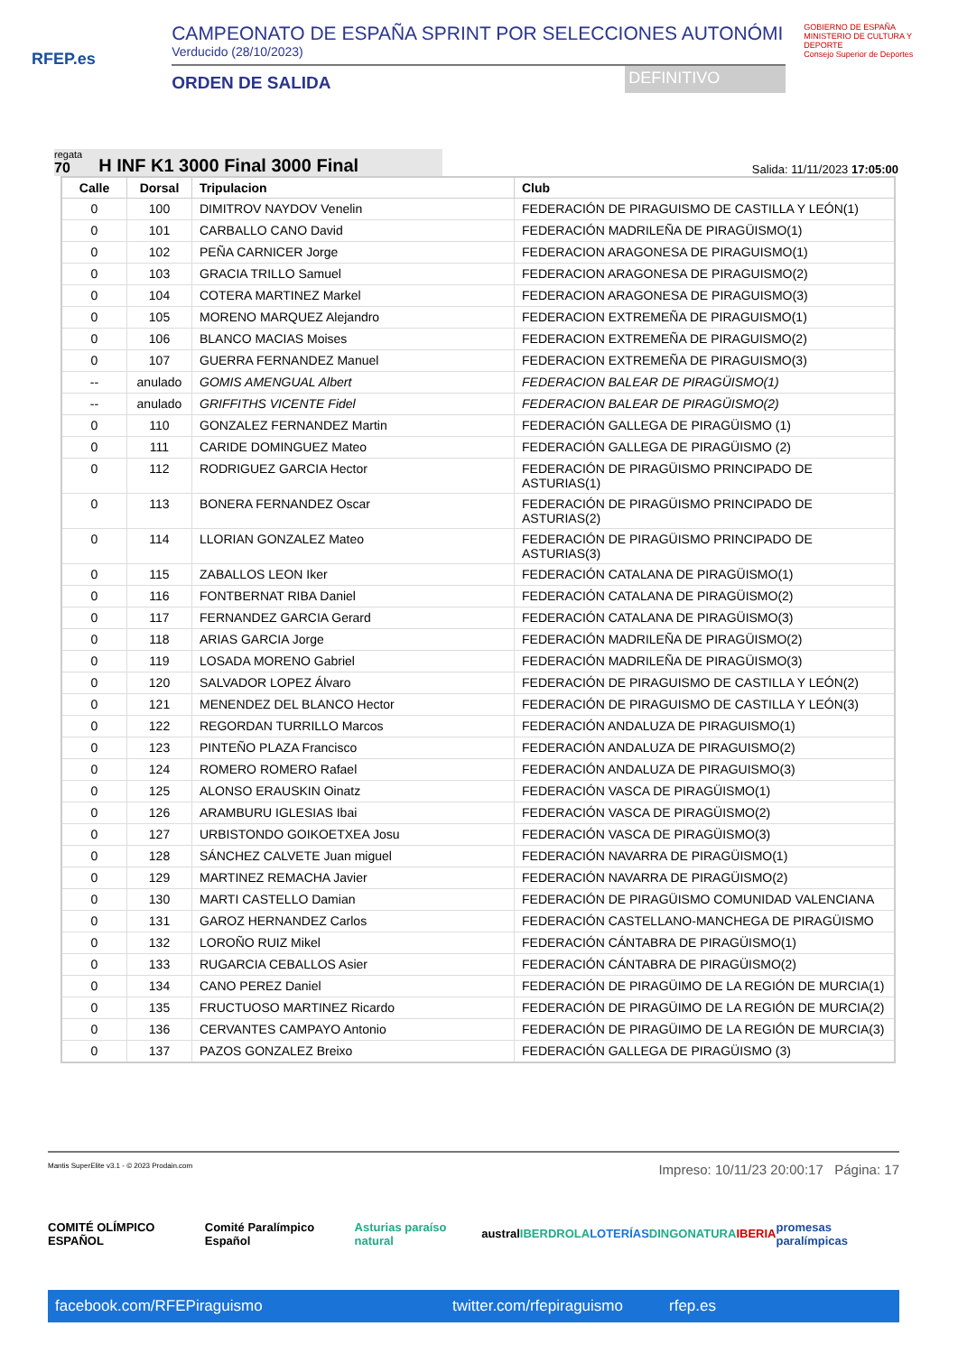RFEP.es
CAMPEONATO DE ESPAÑA SPRINT POR SELECCIONES AUTONÓMI
Verducido (28/10/2023)
ORDEN DE SALIDA DEFINITIVO
GOBIERNO DE ESPAÑA MINISTERIO DE CULTURA Y DEPORTE
Consejo Superior de Deportes
regata
70
H INF K1 3000 Final 3000 Final
Salida: 11/11/2023 17:05:00
| Calle | Dorsal | Tripulacion | Club |
| --- | --- | --- | --- |
| 0 | 100 | DIMITROV NAYDOV Venelin | FEDERACIÓN DE PIRAGUISMO DE CASTILLA Y LEÓN(1) |
| 0 | 101 | CARBALLO CANO David | FEDERACIÓN MADRILEÑA DE PIRAGÜISMO(1) |
| 0 | 102 | PEÑA CARNICER Jorge | FEDERACION ARAGONESA DE PIRAGUISMO(1) |
| 0 | 103 | GRACIA TRILLO Samuel | FEDERACION ARAGONESA DE PIRAGUISMO(2) |
| 0 | 104 | COTERA MARTINEZ Markel | FEDERACION ARAGONESA DE PIRAGUISMO(3) |
| 0 | 105 | MORENO MARQUEZ Alejandro | FEDERACION EXTREMEÑA DE PIRAGUISMO(1) |
| 0 | 106 | BLANCO MACIAS Moises | FEDERACION EXTREMEÑA DE PIRAGUISMO(2) |
| 0 | 107 | GUERRA FERNANDEZ Manuel | FEDERACION EXTREMEÑA DE PIRAGUISMO(3) |
| -- | anulado | GOMIS AMENGUAL Albert | FEDERACION BALEAR DE PIRAGÜISMO(1) |
| -- | anulado | GRIFFITHS VICENTE Fidel | FEDERACION BALEAR DE PIRAGÜISMO(2) |
| 0 | 110 | GONZALEZ FERNANDEZ Martin | FEDERACIÓN GALLEGA DE PIRAGÜISMO (1) |
| 0 | 111 | CARIDE DOMINGUEZ Mateo | FEDERACIÓN GALLEGA DE PIRAGÜISMO (2) |
| 0 | 112 | RODRIGUEZ GARCIA Hector | FEDERACIÓN DE PIRAGÜISMO PRINCIPADO DE ASTURIAS(1) |
| 0 | 113 | BONERA FERNANDEZ Oscar | FEDERACIÓN DE PIRAGÜISMO PRINCIPADO DE ASTURIAS(2) |
| 0 | 114 | LLORIAN GONZALEZ Mateo | FEDERACIÓN DE PIRAGÜISMO PRINCIPADO DE ASTURIAS(3) |
| 0 | 115 | ZABALLOS LEON Iker | FEDERACIÓN CATALANA DE PIRAGÜISMO(1) |
| 0 | 116 | FONTBERNAT RIBA Daniel | FEDERACIÓN CATALANA DE PIRAGÜISMO(2) |
| 0 | 117 | FERNANDEZ GARCIA Gerard | FEDERACIÓN CATALANA DE PIRAGÜISMO(3) |
| 0 | 118 | ARIAS GARCIA Jorge | FEDERACIÓN MADRILEÑA DE PIRAGÜISMO(2) |
| 0 | 119 | LOSADA MORENO Gabriel | FEDERACIÓN MADRILEÑA DE PIRAGÜISMO(3) |
| 0 | 120 | SALVADOR LOPEZ Álvaro | FEDERACIÓN DE PIRAGUISMO DE CASTILLA Y LEÓN(2) |
| 0 | 121 | MENENDEZ DEL BLANCO Hector | FEDERACIÓN DE PIRAGUISMO DE CASTILLA Y LEÓN(3) |
| 0 | 122 | REGORDAN TURRILLO Marcos | FEDERACIÓN ANDALUZA DE PIRAGUISMO(1) |
| 0 | 123 | PINTEÑO PLAZA Francisco | FEDERACIÓN ANDALUZA DE PIRAGUISMO(2) |
| 0 | 124 | ROMERO ROMERO Rafael | FEDERACIÓN ANDALUZA DE PIRAGUISMO(3) |
| 0 | 125 | ALONSO ERAUSKIN Oinatz | FEDERACIÓN VASCA DE PIRAGÜISMO(1) |
| 0 | 126 | ARAMBURU IGLESIAS Ibai | FEDERACIÓN VASCA DE PIRAGÜISMO(2) |
| 0 | 127 | URBISTONDO GOIKOETXEA Josu | FEDERACIÓN VASCA DE PIRAGÜISMO(3) |
| 0 | 128 | SÁNCHEZ CALVETE Juan miguel | FEDERACIÓN NAVARRA DE PIRAGÜISMO(1) |
| 0 | 129 | MARTINEZ REMACHA Javier | FEDERACIÓN NAVARRA DE PIRAGÜISMO(2) |
| 0 | 130 | MARTI CASTELLO Damian | FEDERACIÓN DE PIRAGÜISMO COMUNIDAD VALENCIANA |
| 0 | 131 | GAROZ HERNANDEZ Carlos | FEDERACIÓN CASTELLANO-MANCHEGA DE PIRAGÜISMO |
| 0 | 132 | LOROÑO RUIZ Mikel | FEDERACIÓN CÁNTABRA DE PIRAGÜISMO(1) |
| 0 | 133 | RUGARCIA CEBALLOS Asier | FEDERACIÓN CÁNTABRA DE PIRAGÜISMO(2) |
| 0 | 134 | CANO PEREZ Daniel | FEDERACIÓN DE PIRAGÜIMO DE LA REGIÓN DE MURCIA(1) |
| 0 | 135 | FRUCTUOSO MARTINEZ Ricardo | FEDERACIÓN DE PIRAGÜIMO DE LA REGIÓN DE MURCIA(2) |
| 0 | 136 | CERVANTES CAMPAYO Antonio | FEDERACIÓN DE PIRAGÜIMO DE LA REGIÓN DE MURCIA(3) |
| 0 | 137 | PAZOS GONZALEZ Breixo | FEDERACIÓN GALLEGA DE PIRAGÜISMO (3) |
Mantis SuperElite v3.1 - © 2023 Prodain.com Impreso: 10/11/23 20:00:17 Página: 17
COMITÉ OLÍMPICO ESPAÑOL Comité Paralímpico Español Asturias paraíso natural austral IBERDROLA LOTERÍAS DINGONATURA IBERIA promesas paralímpicas
facebook.com/RFEPiraguismo twitter.com/rfepiraguismo rfep.es